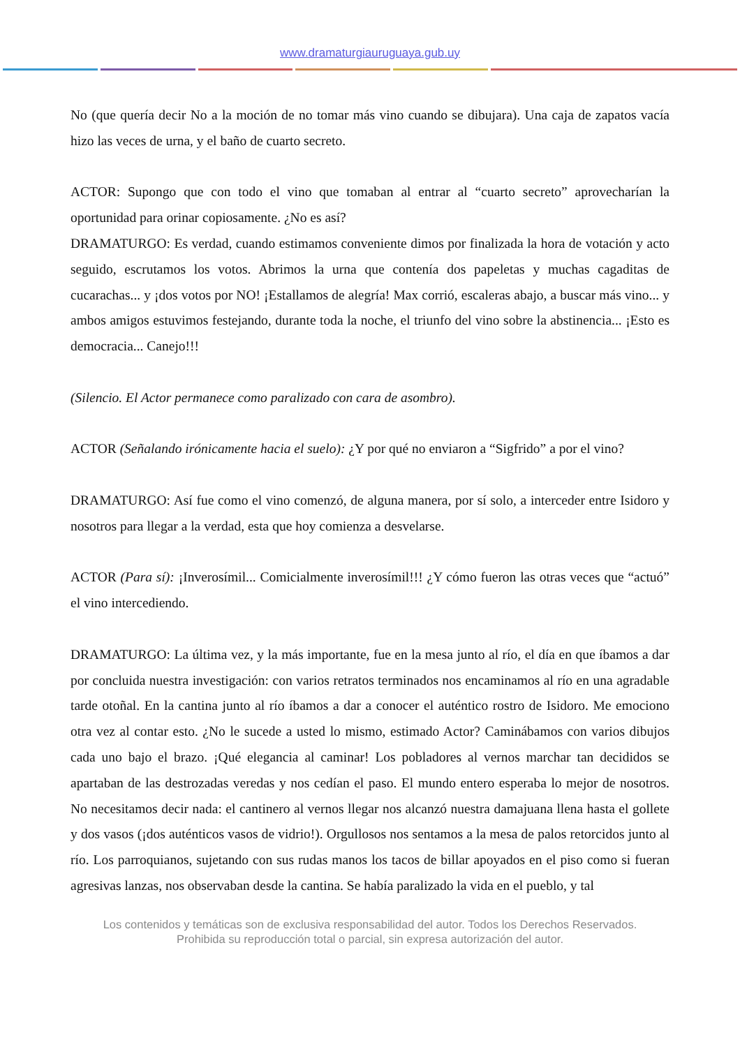www.dramaturgiauruguaya.gub.uy
No (que quería decir No a la moción de no tomar más vino cuando se dibujara). Una caja de zapatos vacía hizo las veces de urna, y el baño de cuarto secreto.
ACTOR: Supongo que con todo el vino que tomaban al entrar al “cuarto secreto” aprovecharían la oportunidad para orinar copiosamente. ¿No es así?
DRAMATURGO: Es verdad, cuando estimamos conveniente dimos por finalizada la hora de votación y acto seguido, escrutamos los votos. Abrimos la urna que contenía dos papeletas y muchas cagaditas de cucarachas... y ¡dos votos por NO! ¡Estallamos de alegría! Max corrió, escaleras abajo, a buscar más vino... y ambos amigos estuvimos festejando, durante toda la noche, el triunfo del vino sobre la abstinencia... ¡Esto es democracia... Canejo!!!
(Silencio. El Actor permanece como paralizado con cara de asombro).
ACTOR (Señalando irónicamente hacia el suelo): ¿Y por qué no enviaron a “Sigfrido” a por el vino?
DRAMATURGO: Así fue como el vino comenzó, de alguna manera, por sí solo, a interceder entre Isidoro y nosotros para llegar a la verdad, esta que hoy comienza a desvelarse.
ACTOR (Para sí): ¡Inverosímil... Comicialmente inverosímil!!! ¿Y cómo fueron las otras veces que “actuó” el vino intercediendo.
DRAMATURGO: La última vez, y la más importante, fue en la mesa junto al río, el día en que íbamos a dar por concluida nuestra investigación: con varios retratos terminados nos encaminamos al río en una agradable tarde otoñal. En la cantina junto al río íbamos a dar a conocer el auténtico rostro de Isidoro. Me emociono otra vez al contar esto. ¿No le sucede a usted lo mismo, estimado Actor? Caminábamos con varios dibujos cada uno bajo el brazo. ¡Qué elegancia al caminar! Los pobladores al vernos marchar tan decididos se apartaban de las destrozadas veredas y nos cedían el paso. El mundo entero esperaba lo mejor de nosotros. No necesitamos decir nada: el cantinero al vernos llegar nos alcanzó nuestra damajuana llena hasta el gollete y dos vasos (¡dos auténticos vasos de vidrio!). Orgullosos nos sentamos a la mesa de palos retorcidos junto al río. Los parroquianos, sujetando con sus rudas manos los tacos de billar apoyados en el piso como si fueran agresivas lanzas, nos observaban desde la cantina. Se había paralizado la vida en el pueblo, y tal
Los contenidos y temáticas son de exclusiva responsabilidad del autor. Todos los Derechos Reservados.
Prohibida su reproducción total o parcial, sin expresa autorización del autor.